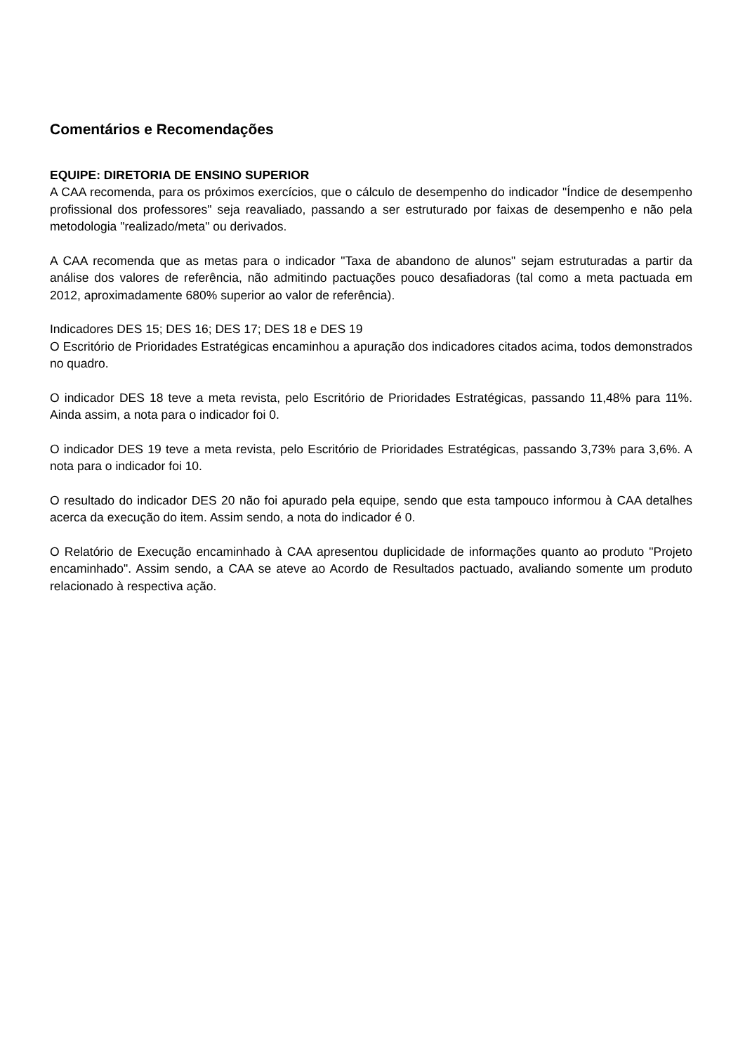Comentários e Recomendações
EQUIPE: DIRETORIA DE ENSINO SUPERIOR
A CAA recomenda, para os próximos exercícios, que o cálculo de desempenho do indicador "Índice de desempenho profissional dos professores" seja reavaliado, passando a ser estruturado por faixas de desempenho e não pela metodologia "realizado/meta" ou derivados.
A CAA recomenda que as metas para o indicador "Taxa de abandono de alunos" sejam estruturadas a partir da análise dos valores de referência, não admitindo pactuações pouco desafiadoras (tal como a meta pactuada em 2012, aproximadamente 680% superior ao valor de referência).
Indicadores DES 15; DES 16; DES 17; DES 18 e DES 19
O Escritório de Prioridades Estratégicas encaminhou a apuração dos indicadores citados acima, todos demonstrados no quadro.
O indicador DES 18 teve a meta revista, pelo Escritório de Prioridades Estratégicas, passando 11,48% para 11%. Ainda assim, a nota para o indicador foi 0.
O indicador DES 19 teve a meta revista, pelo Escritório de Prioridades Estratégicas, passando 3,73% para 3,6%. A nota para o indicador foi 10.
O resultado do indicador DES 20 não foi apurado pela equipe, sendo que esta tampouco informou à CAA detalhes acerca da execução do item. Assim sendo, a nota do indicador é 0.
O Relatório de Execução encaminhado à CAA apresentou duplicidade de informações quanto ao produto "Projeto encaminhado". Assim sendo, a CAA se ateve ao Acordo de Resultados pactuado, avaliando somente um produto relacionado à respectiva ação.